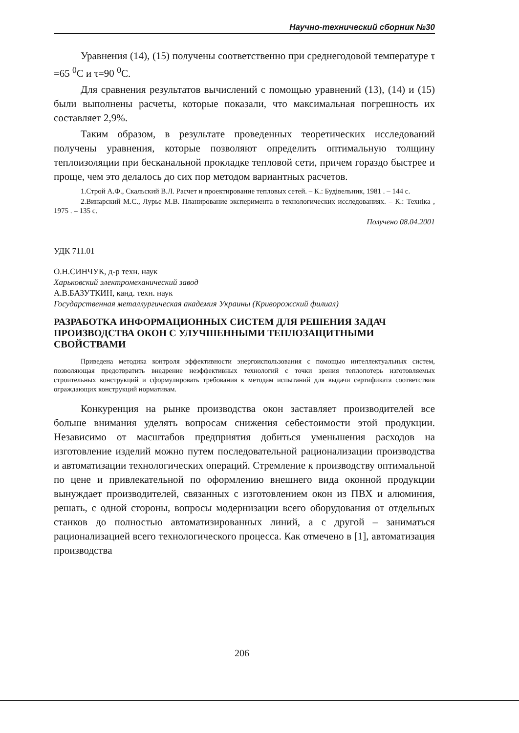Научно-технический сборник №30
Уравнения (14), (15) получены соответственно при среднегодовой температуре τ =65 <sup>0</sup>С и τ=90 <sup>0</sup>С.
Для сравнения результатов вычислений с помощью уравнений (13), (14) и (15) были выполнены расчеты, которые показали, что максимальная погрешность их составляет 2,9%.
Таким образом, в результате проведенных теоретических исследований получены уравнения, которые позволяют определить оптимальную толщину теплоизоляции при бесканальной прокладке тепловой сети, причем гораздо быстрее и проще, чем это делалось до сих пор методом вариантных расчетов.
1.Строй А.Ф., Скальский В.Л. Расчет и проектирование тепловых сетей. – К.: Будівельник, 1981 . – 144 с.
2.Винарский М.С., Лурье М.В. Планирование эксперимента в технологических исследованиях. – К.: Техніка , 1975 . – 135 с.
Получено 08.04.2001
УДК 711.01
О.Н.СИНЧУК, д-р техн. наук
Харьковский электромеханический завод
А.В.БАЗУТКИН, канд. техн. наук
Государственная металлургическая академия Украины (Криворожский филиал)
РАЗРАБОТКА ИНФОРМАЦИОННЫХ СИСТЕМ ДЛЯ РЕШЕНИЯ ЗАДАЧ ПРОИЗВОДСТВА ОКОН С УЛУЧШЕННЫМИ ТЕПЛОЗАЩИТНЫМИ СВОЙСТВАМИ
Приведена методика контроля эффективности энергоиспользования с помощью интеллектуальных систем, позволяющая предотвратить внедрение неэффективных технологий с точки зрения теплопотерь изготовляемых строительных конструкций и сформулировать требования к методам испытаний для выдачи сертификата соответствия ограждающих конструкций нормативам.
Конкуренция на рынке производства окон заставляет производителей все больше внимания уделять вопросам снижения себестоимости этой продукции. Независимо от масштабов предприятия добиться уменьшения расходов на изготовление изделий можно путем последовательной рационализации производства и автоматизации технологических операций. Стремление к производству оптимальной по цене и привлекательной по оформлению внешнего вида оконной продукции вынуждает производителей, связанных с изготовлением окон из ПВХ и алюминия, решать, с одной стороны, вопросы модернизации всего оборудования от отдельных станков до полностью автоматизированных линий, а с другой – заниматься рационализацией всего технологического процесса. Как отмечено в [1], автоматизация производства
206